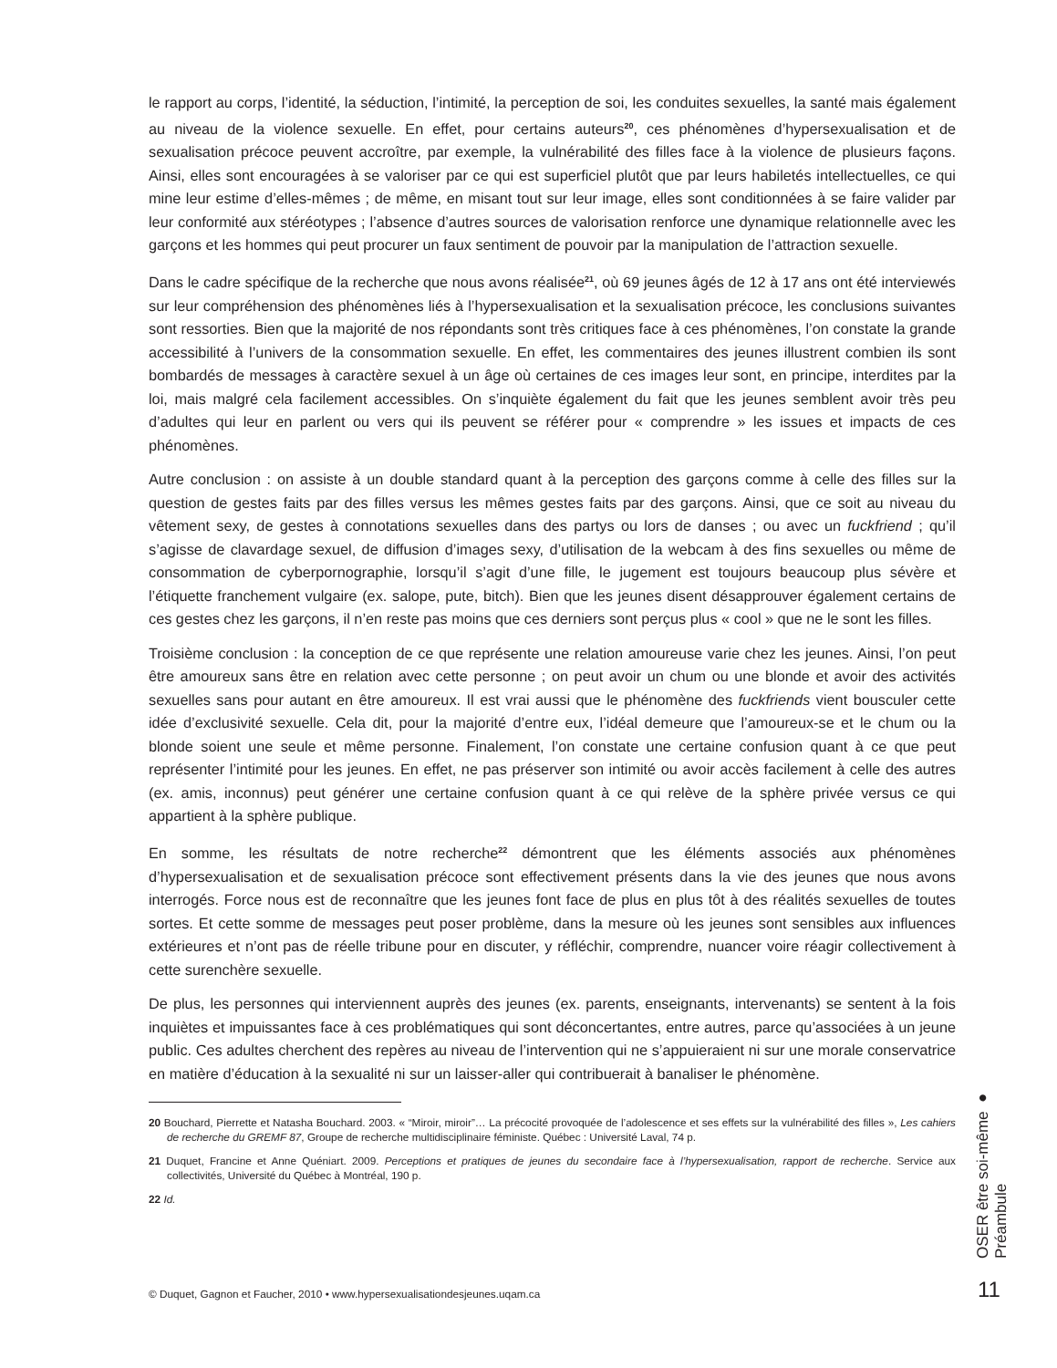le rapport au corps, l’identité, la séduction, l’intimité, la perception de soi, les conduites sexuelles, la santé mais également au niveau de la violence sexuelle. En effet, pour certains auteurs<sup>20</sup>, ces phénomènes d’hypersexualisation et de sexualisation précoce peuvent accroître, par exemple, la vulnérabilité des filles face à la violence de plusieurs façons. Ainsi, elles sont encouragées à se valoriser par ce qui est superficiel plutôt que par leurs habiletés intellectuelles, ce qui mine leur estime d’elles-mêmes ; de même, en misant tout sur leur image, elles sont conditionnées à se faire valider par leur conformité aux stéréotypes ; l’absence d’autres sources de valorisation renforce une dynamique relationnelle avec les garçons et les hommes qui peut procurer un faux sentiment de pouvoir par la manipulation de l’attraction sexuelle.
Dans le cadre spécifique de la recherche que nous avons réalisée<sup>21</sup>, où 69 jeunes âgés de 12 à 17 ans ont été interviewés sur leur compréhension des phénomènes liés à l’hypersexualisation et la sexualisation précoce, les conclusions suivantes sont ressorties. Bien que la majorité de nos répondants sont très critiques face à ces phénomènes, l’on constate la grande accessibilité à l’univers de la consommation sexuelle. En effet, les commentaires des jeunes illustrent combien ils sont bombardés de messages à caractère sexuel à un âge où certaines de ces images leur sont, en principe, interdites par la loi, mais malgré cela facilement accessibles. On s’inquiète également du fait que les jeunes semblent avoir très peu d’adultes qui leur en parlent ou vers qui ils peuvent se référer pour « comprendre » les issues et impacts de ces phénomènes.
Autre conclusion : on assiste à un double standard quant à la perception des garçons comme à celle des filles sur la question de gestes faits par des filles versus les mêmes gestes faits par des garçons. Ainsi, que ce soit au niveau du vêtement sexy, de gestes à connotations sexuelles dans des partys ou lors de danses ; ou avec un fuckfriend ; qu’il s’agisse de clavardage sexuel, de diffusion d’images sexy, d’utilisation de la webcam à des fins sexuelles ou même de consommation de cyberpornographie, lorsqu’il s’agit d’une fille, le jugement est toujours beaucoup plus sévère et l’étiquette franchement vulgaire (ex. salope, pute, bitch). Bien que les jeunes disent désapprouver également certains de ces gestes chez les garçons, il n’en reste pas moins que ces derniers sont perçus plus « cool » que ne le sont les filles.
Troisième conclusion : la conception de ce que représente une relation amoureuse varie chez les jeunes. Ainsi, l’on peut être amoureux sans être en relation avec cette personne ; on peut avoir un chum ou une blonde et avoir des activités sexuelles sans pour autant en être amoureux. Il est vrai aussi que le phénomène des fuckfriends vient bousculer cette idée d’exclusivité sexuelle. Cela dit, pour la majorité d’entre eux, l’idéal demeure que l’amoureux-se et le chum ou la blonde soient une seule et même personne. Finalement, l’on constate une certaine confusion quant à ce que peut représenter l’intimité pour les jeunes. En effet, ne pas préserver son intimité ou avoir accès facilement à celle des autres (ex. amis, inconnus) peut générer une certaine confusion quant à ce qui relève de la sphère privée versus ce qui appartient à la sphère publique.
En somme, les résultats de notre recherche<sup>22</sup> démontrent que les éléments associés aux phénomènes d’hypersexualisation et de sexualisation précoce sont effectivement présents dans la vie des jeunes que nous avons interrogés. Force nous est de reconnaître que les jeunes font face de plus en plus tôt à des réalités sexuelles de toutes sortes. Et cette somme de messages peut poser problème, dans la mesure où les jeunes sont sensibles aux influences extérieures et n’ont pas de réelle tribune pour en discuter, y réfléchir, comprendre, nuancer voire réagir collectivement à cette surenchère sexuelle.
De plus, les personnes qui interviennent auprès des jeunes (ex. parents, enseignants, intervenants) se sentent à la fois inquiètes et impuissantes face à ces problématiques qui sont déconcertantes, entre autres, parce qu’associées à un jeune public. Ces adultes cherchent des repères au niveau de l’intervention qui ne s’appuieraient ni sur une morale conservatrice en matière d’éducation à la sexualité ni sur un laisser-aller qui contribuerait à banaliser le phénomène.
20 Bouchard, Pierrette et Natasha Bouchard. 2003. « “Miroir, miroir”… La précocité provoquée de l’adolescence et ses effets sur la vulnérabilité des filles », Les cahiers de recherche du GREMF 87, Groupe de recherche multidisciplinaire féministe. Québec : Université Laval, 74 p.
21 Duquet, Francine et Anne Quéniart. 2009. Perceptions et pratiques de jeunes du secondaire face à l’hypersexualisation, rapport de recherche. Service aux collectivités, Université du Québec à Montréal, 190 p.
22 Id.
© Duquet, Gagnon et Faucher, 2010 • www.hypersexualisationdesjeunes.uqam.ca
OSER être soi-même ● Préambule
11